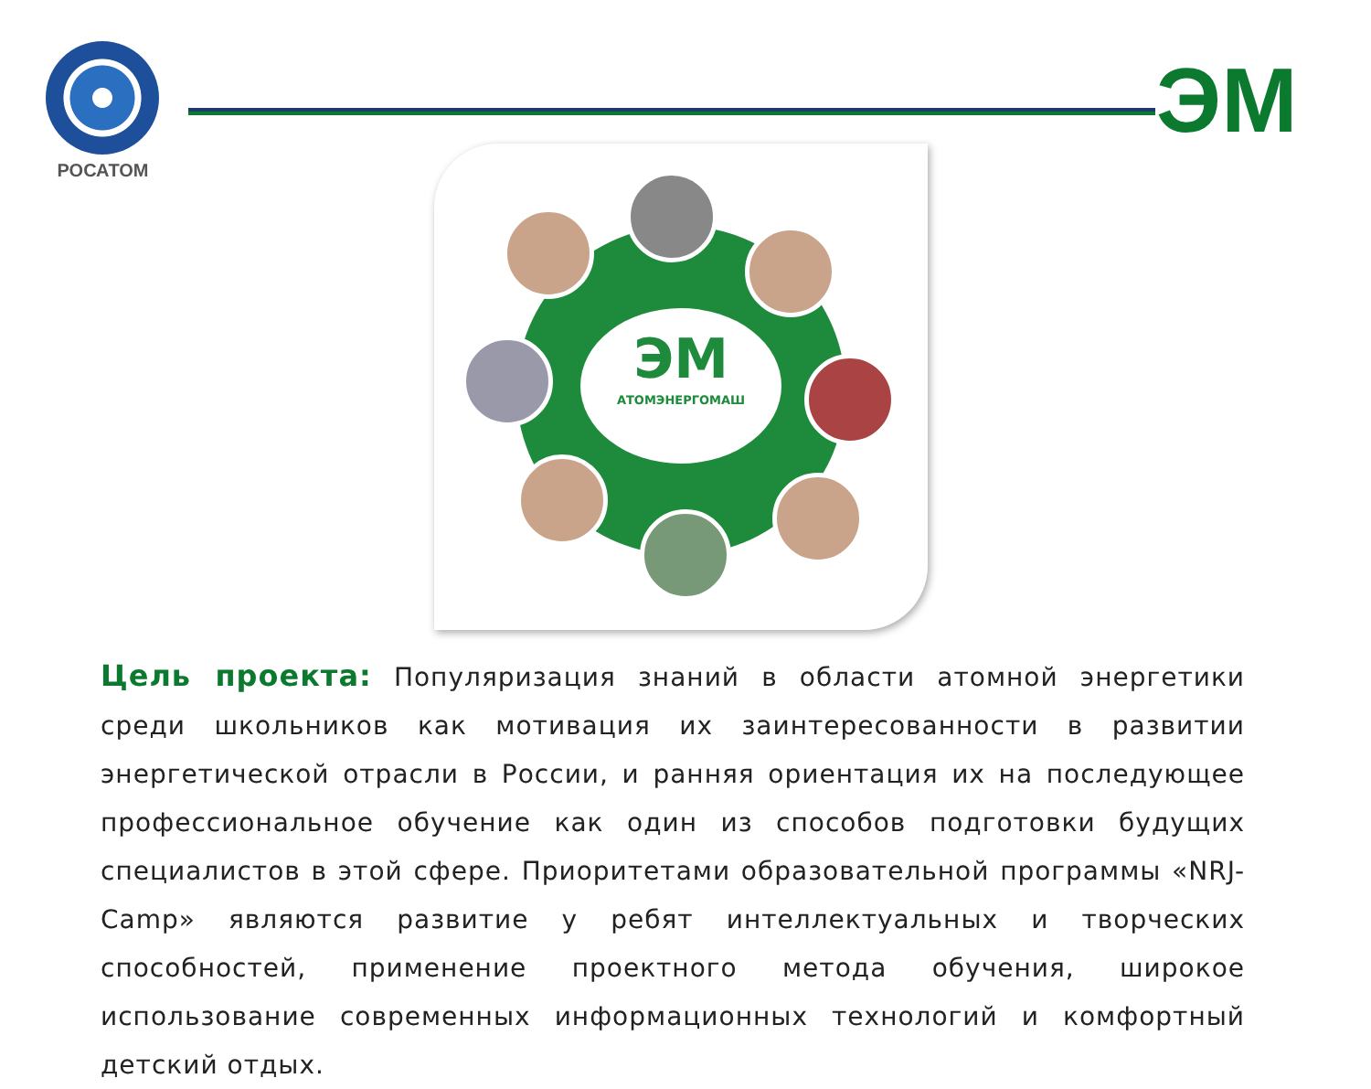РОСАТОМ ЭМ
ЭМ
АТОМЭНЕРГОМАШ
Цель проекта: Популяризация знаний в области атомной энергетики среди школьников как мотивация их заинтересованности в развитии энергетической отрасли в России, и ранняя ориентация их на последующее профессиональное обучение как один из способов подготовки будущих специалистов в этой сфере. Приоритетами образовательной программы «NRJ-Camp» являются развитие у ребят интеллектуальных и творческих способностей, применение проектного метода обучения, широкое использование современных информационных технологий и комфортный детский отдых.